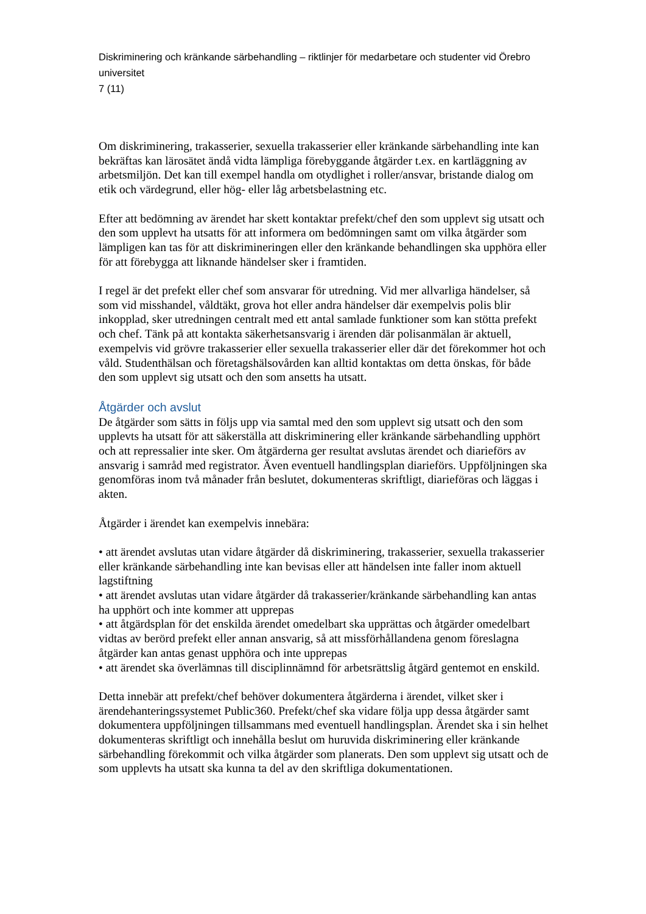Diskriminering och kränkande särbehandling – riktlinjer för medarbetare och studenter vid Örebro universitet
7 (11)
Om diskriminering, trakasserier, sexuella trakasserier eller kränkande särbehandling inte kan bekräftas kan lärosätet ändå vidta lämpliga förebyggande åtgärder t.ex. en kartläggning av arbetsmiljön. Det kan till exempel handla om otydlighet i roller/ansvar, bristande dialog om etik och värdegrund, eller hög- eller låg arbetsbelastning etc.
Efter att bedömning av ärendet har skett kontaktar prefekt/chef den som upplevt sig utsatt och den som upplevt ha utsatts för att informera om bedömningen samt om vilka åtgärder som lämpligen kan tas för att diskrimineringen eller den kränkande behandlingen ska upphöra eller för att förebygga att liknande händelser sker i framtiden.
I regel är det prefekt eller chef som ansvarar för utredning. Vid mer allvarliga händelser, så som vid misshandel, våldtäkt, grova hot eller andra händelser där exempelvis polis blir inkopplad, sker utredningen centralt med ett antal samlade funktioner som kan stötta prefekt och chef. Tänk på att kontakta säkerhetsansvarig i ärenden där polisanmälan är aktuell, exempelvis vid grövre trakasserier eller sexuella trakasserier eller där det förekommer hot och våld. Studenthälsan och företagshälsovården kan alltid kontaktas om detta önskas, för både den som upplevt sig utsatt och den som ansetts ha utsatt.
Åtgärder och avslut
De åtgärder som sätts in följs upp via samtal med den som upplevt sig utsatt och den som upplevts ha utsatt för att säkerställa att diskriminering eller kränkande särbehandling upphört och att repressalier inte sker. Om åtgärderna ger resultat avslutas ärendet och diarieförs av ansvarig i samråd med registrator. Även eventuell handlingsplan diarieförs. Uppföljningen ska genomföras inom två månader från beslutet, dokumenteras skriftligt, diarieföras och läggas i akten.
Åtgärder i ärendet kan exempelvis innebära:
• att ärendet avslutas utan vidare åtgärder då diskriminering, trakasserier, sexuella trakasserier eller kränkande särbehandling inte kan bevisas eller att händelsen inte faller inom aktuell lagstiftning
• att ärendet avslutas utan vidare åtgärder då trakasserier/kränkande särbehandling kan antas ha upphört och inte kommer att upprepas
• att åtgärdsplan för det enskilda ärendet omedelbart ska upprättas och åtgärder omedelbart vidtas av berörd prefekt eller annan ansvarig, så att missförhållandena genom föreslagna åtgärder kan antas genast upphöra och inte upprepas
• att ärendet ska överlämnas till disciplinnämnd för arbetsrättslig åtgärd gentemot en enskild.
Detta innebär att prefekt/chef behöver dokumentera åtgärderna i ärendet, vilket sker i ärendehanteringssystemet Public360. Prefekt/chef ska vidare följa upp dessa åtgärder samt dokumentera uppföljningen tillsammans med eventuell handlingsplan. Ärendet ska i sin helhet dokumenteras skriftligt och innehålla beslut om huruvida diskriminering eller kränkande särbehandling förekommit och vilka åtgärder som planerats. Den som upplevt sig utsatt och de som upplevts ha utsatt ska kunna ta del av den skriftliga dokumentationen.